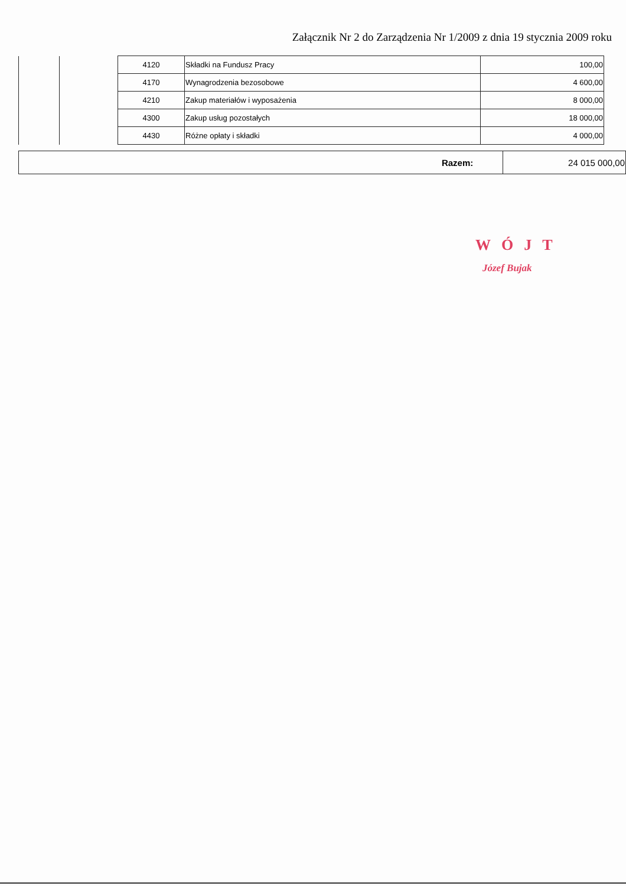Załącznik Nr 2 do Zarządzenia Nr 1/2009 z dnia 19 stycznia 2009 roku
| | | 4120 | Składki na Fundusz Pracy | 100,00 |
| | | 4170 | Wynagrodzenia bezosobowe | 4 600,00 |
| | | 4210 | Zakup materiałów i wyposażenia | 8 000,00 |
| | | 4300 | Zakup usług pozostałych | 18 000,00 |
| | | 4430 | Różne opłaty i składki | 4 000,00 |
| Razem: | 24 015 000,00 |
WÓJT
Józef Bujak